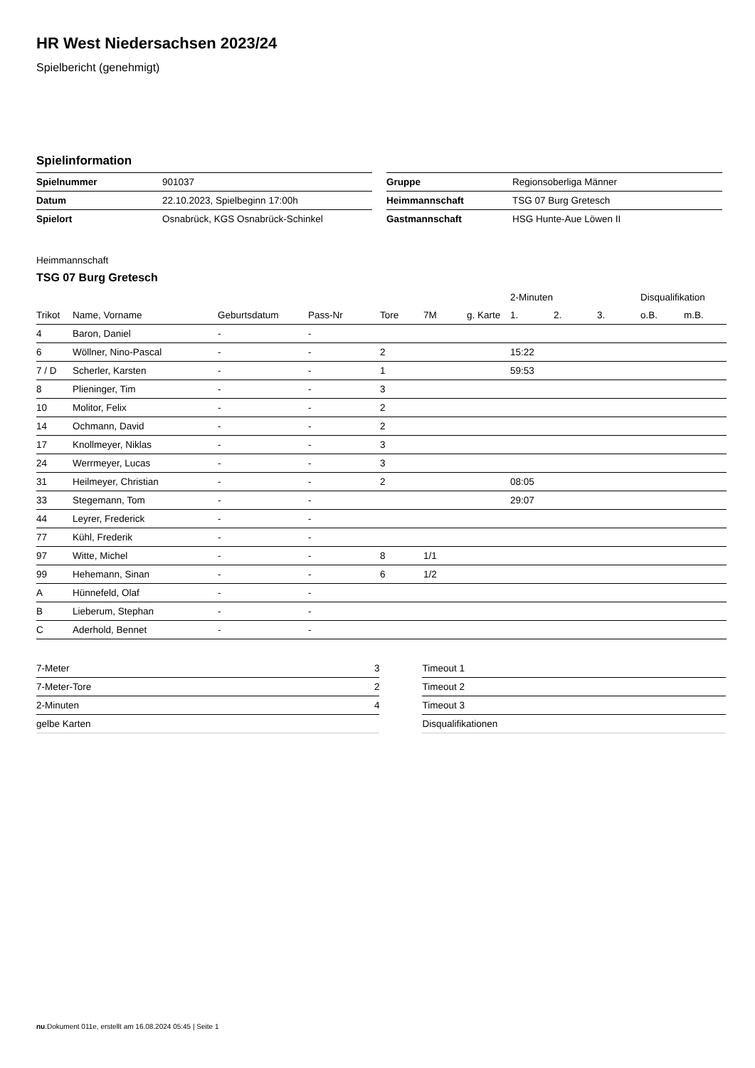HR West Niedersachsen 2023/24
Spielbericht (genehmigt)
Spielinformation
| Spielnummer | 901037 |
| Datum | 22.10.2023, Spielbeginn 17:00h |
| Spielort | Osnabrück, KGS Osnabrück-Schinkel |
| Gruppe | Regionsoberliga Männer |
| Heimmannschaft | TSG 07 Burg Gretesch |
| Gastmannschaft | HSG Hunte-Aue Löwen II |
Heimmannschaft
TSG 07 Burg Gretesch
| | | | | | | | 2-Minuten | | | Disqualifikation | |
| --- | --- | --- | --- | --- | --- | --- | --- | --- | --- | --- | --- |
| Trikot | Name, Vorname | Geburtsdatum | Pass-Nr | Tore | 7M | g. Karte | 1. | 2. | 3. | o.B. | m.B. |
| 4 | Baron, Daniel | - | - | | | | | | | | |
| 6 | Wöllner, Nino-Pascal | - | - | 2 | | | 15:22 | | | | |
| 7 / D | Scherler, Karsten | - | - | 1 | | | 59:53 | | | | |
| 8 | Plieninger, Tim | - | - | 3 | | | | | | | |
| 10 | Molitor, Felix | - | - | 2 | | | | | | | |
| 14 | Ochmann, David | - | - | 2 | | | | | | | |
| 17 | Knollmeyer, Niklas | - | - | 3 | | | | | | | |
| 24 | Werrmeyer, Lucas | - | - | 3 | | | | | | | |
| 31 | Heilmeyer, Christian | - | - | 2 | | | 08:05 | | | | |
| 33 | Stegemann, Tom | - | - | | | | 29:07 | | | | |
| 44 | Leyrer, Frederick | - | - | | | | | | | | |
| 77 | Kühl, Frederik | - | - | | | | | | | | |
| 97 | Witte, Michel | - | - | 8 | 1/1 | | | | | | |
| 99 | Hehemann, Sinan | - | - | 6 | 1/2 | | | | | | |
| A | Hünnefeld, Olaf | - | - | | | | | | | | |
| B | Lieberum, Stephan | - | - | | | | | | | | |
| C | Aderhold, Bennet | - | - | | | | | | | | |
| 7-Meter | 3 |
| 7-Meter-Tore | 2 |
| 2-Minuten | 4 |
| gelbe Karten | |
| Timeout 1 |
| Timeout 2 |
| Timeout 3 |
| Disqualifikationen |
nu.Dokument 011e, erstellt am 16.08.2024 05:45 | Seite 1